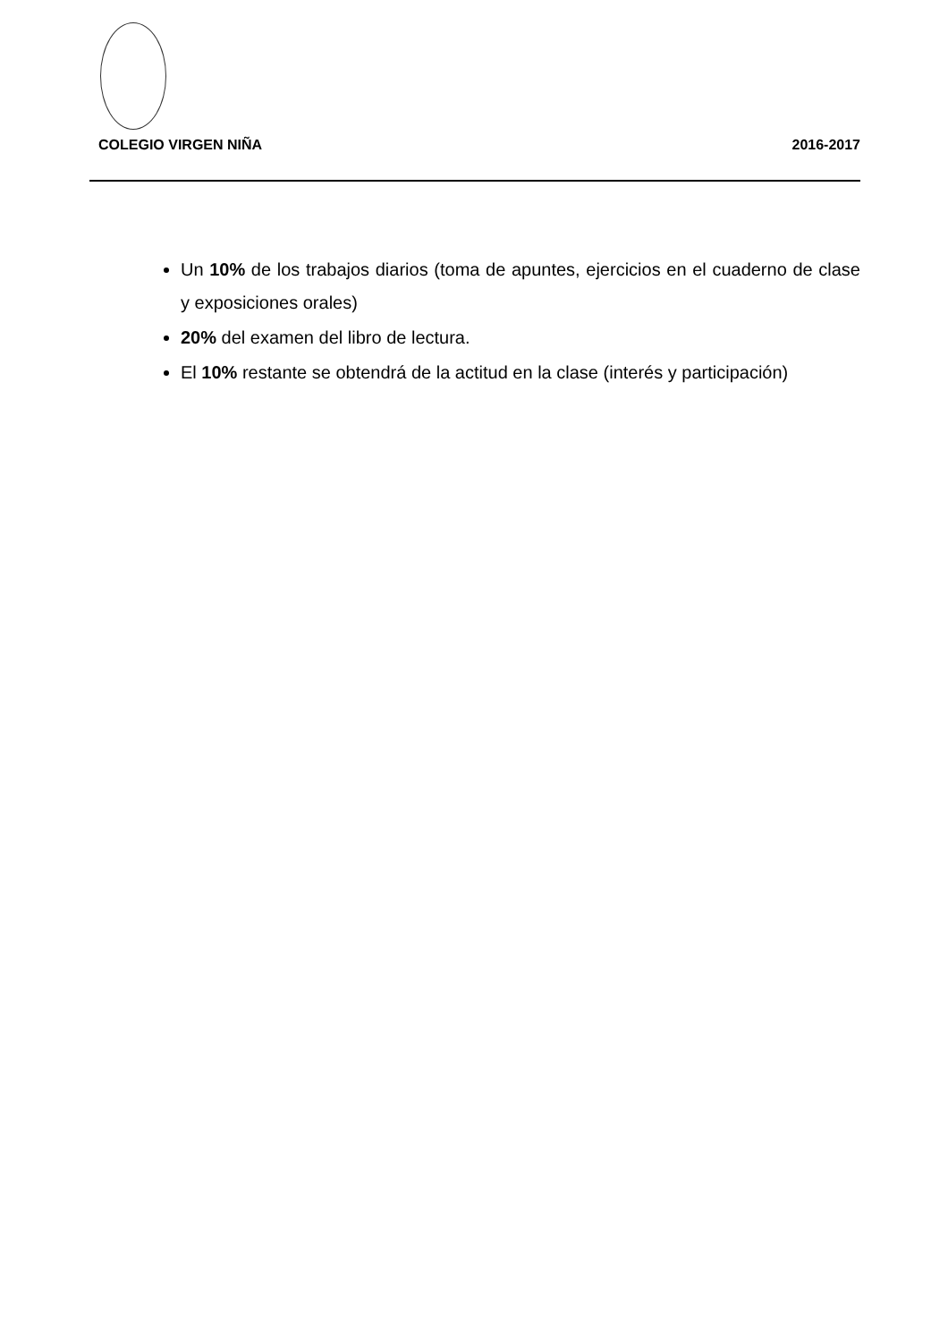COLEGIO VIRGEN NIÑA 2016-2017
Un 10% de los trabajos diarios (toma de apuntes, ejercicios en el cuaderno de clase y exposiciones orales)
20% del examen del libro de lectura.
El 10% restante se obtendrá de la actitud en la clase (interés y participación)